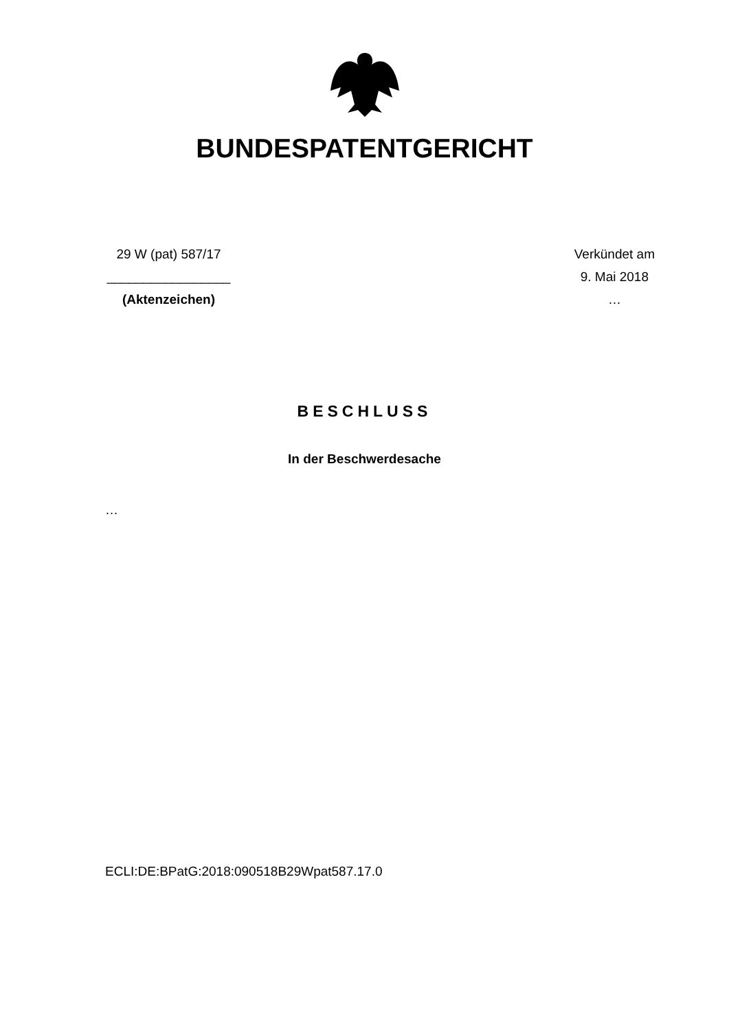BUNDESPATENTGERICHT
29 W (pat) 587/17
_________________
(Aktenzeichen)
Verkündet am
9. Mai 2018
…
BESCHLUSS
In der Beschwerdesache
…
ECLI:DE:BPatG:2018:090518B29Wpat587.17.0